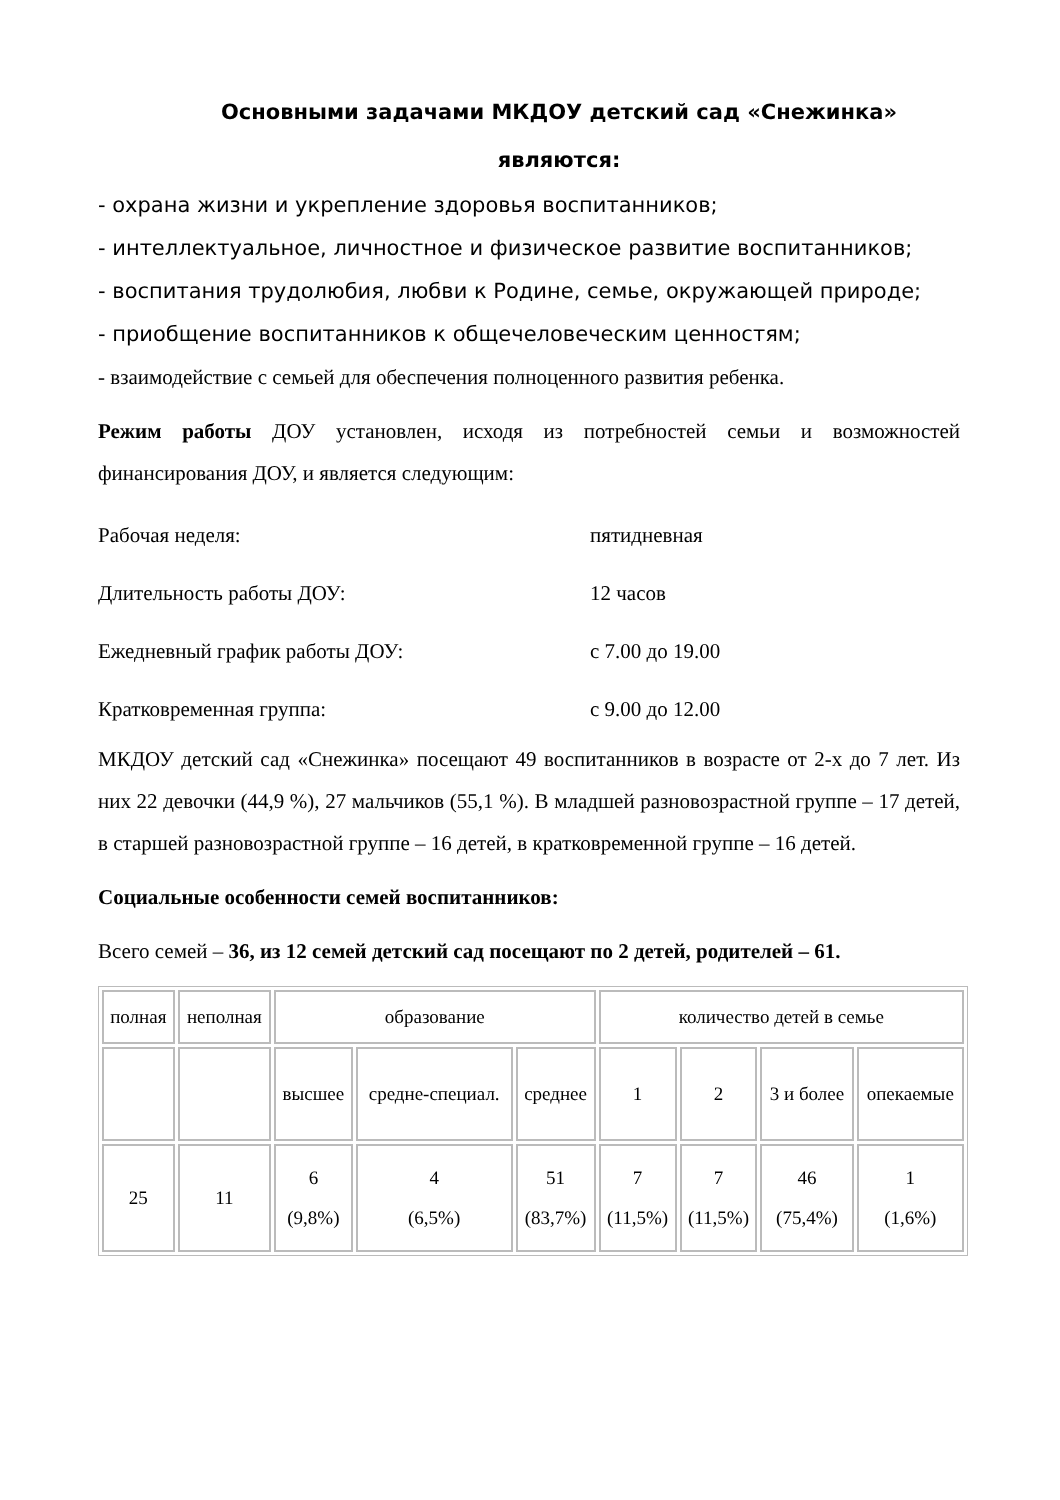Основными задачами МКДОУ детский сад «Снежинка» являются:
- охрана жизни и укрепление здоровья воспитанников;
- интеллектуальное, личностное и физическое развитие воспитанников;
- воспитания трудолюбия, любви к Родине, семье, окружающей природе;
- приобщение воспитанников к общечеловеческим ценностям;
- взаимодействие с семьей для обеспечения полноценного развития ребенка.
Режим работы ДОУ установлен, исходя из потребностей семьи и возможностей финансирования ДОУ, и является следующим:
Рабочая неделя: пятидневная
Длительность работы ДОУ: 12 часов
Ежедневный график работы ДОУ: с 7.00 до 19.00
Кратковременная группа: с 9.00 до 12.00
МКДОУ детский сад «Снежинка» посещают 49 воспитанников в возрасте от 2-х до 7 лет. Из них 22 девочки (44,9 %), 27 мальчиков (55,1 %). В младшей разновозрастной группе – 17 детей, в старшей разновозрастной группе – 16 детей, в кратковременной группе – 16 детей.
Социальные особенности семей воспитанников:
Всего семей – 36, из 12 семей детский сад посещают по 2 детей, родителей – 61.
| полная | неполная | образование | | | количество детей в семье | | | |
| | | высшее | средне-специал. | среднее | 1 | 2 | 3 и более | опекаемые |
| 25 | 11 | 6 (9,8%) | 4 (6,5%) | 51 (83,7%) | 7 (11,5%) | 7 (11,5%) | 46 (75,4%) | 1 (1,6%) |